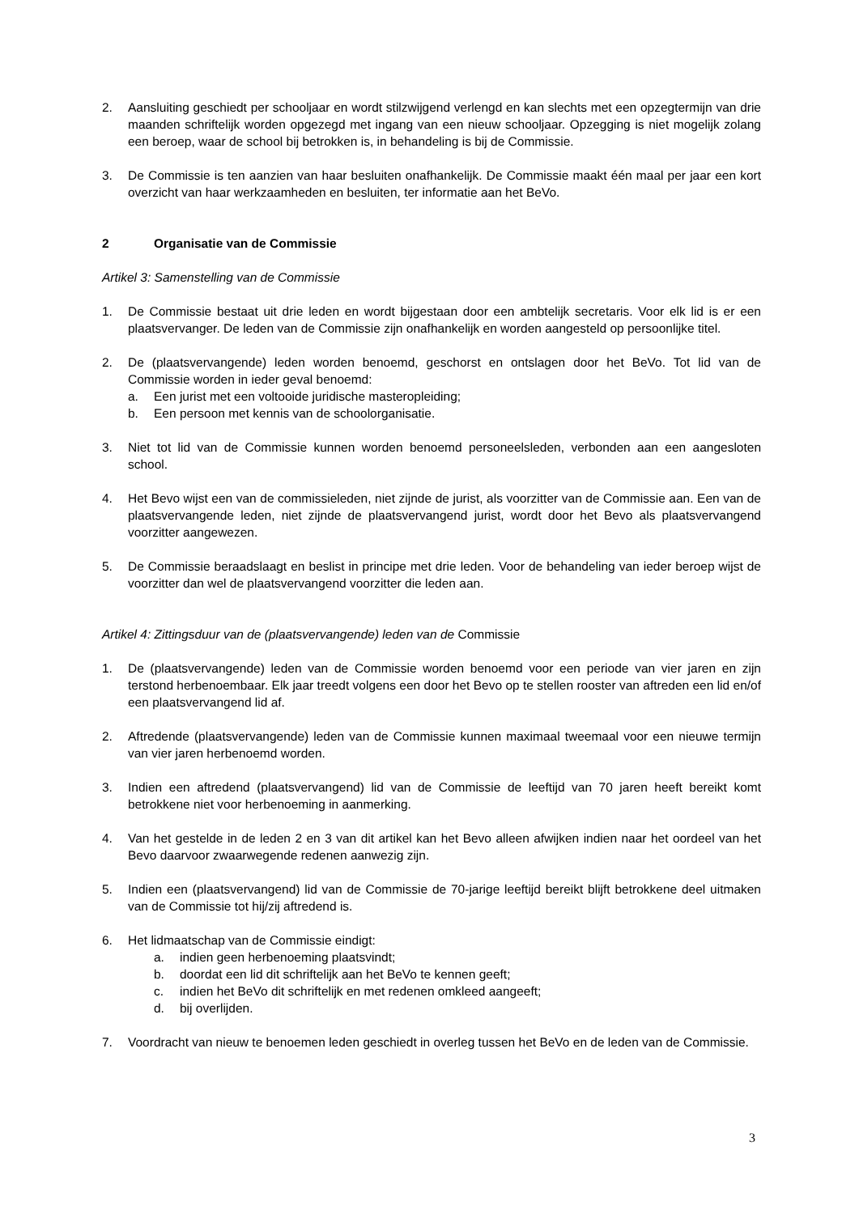2. Aansluiting geschiedt per schooljaar en wordt stilzwijgend verlengd en kan slechts met een opzegtermijn van drie maanden schriftelijk worden opgezegd met ingang van een nieuw schooljaar. Opzegging is niet mogelijk zolang een beroep, waar de school bij betrokken is, in behandeling is bij de Commissie.
3. De Commissie is ten aanzien van haar besluiten onafhankelijk. De Commissie maakt één maal per jaar een kort overzicht van haar werkzaamheden en besluiten, ter informatie aan het BeVo.
2 Organisatie van de Commissie
Artikel 3: Samenstelling van de Commissie
1. De Commissie bestaat uit drie leden en wordt bijgestaan door een ambtelijk secretaris. Voor elk lid is er een plaatsvervanger. De leden van de Commissie zijn onafhankelijk en worden aangesteld op persoonlijke titel.
2. De (plaatsvervangende) leden worden benoemd, geschorst en ontslagen door het BeVo. Tot lid van de Commissie worden in ieder geval benoemd:
a. Een jurist met een voltooide juridische masteropleiding;
b. Een persoon met kennis van de schoolorganisatie.
3. Niet tot lid van de Commissie kunnen worden benoemd personeelsleden, verbonden aan een aangesloten school.
4. Het Bevo wijst een van de commissieleden, niet zijnde de jurist, als voorzitter van de Commissie aan. Een van de plaatsvervangende leden, niet zijnde de plaatsvervangend jurist, wordt door het Bevo als plaatsvervangend voorzitter aangewezen.
5. De Commissie beraadslaagt en beslist in principe met drie leden. Voor de behandeling van ieder beroep wijst de voorzitter dan wel de plaatsvervangend voorzitter die leden aan.
Artikel 4: Zittingsduur van de (plaatsvervangende) leden van de Commissie
1. De (plaatsvervangende) leden van de Commissie worden benoemd voor een periode van vier jaren en zijn terstond herbenoembaar. Elk jaar treedt volgens een door het Bevo op te stellen rooster van aftreden een lid en/of een plaatsvervangend lid af.
2. Aftredende (plaatsvervangende) leden van de Commissie kunnen maximaal tweemaal voor een nieuwe termijn van vier jaren herbenoemd worden.
3. Indien een aftredend (plaatsvervangend) lid van de Commissie de leeftijd van 70 jaren heeft bereikt komt betrokkene niet voor herbenoeming in aanmerking.
4. Van het gestelde in de leden 2 en 3 van dit artikel kan het Bevo alleen afwijken indien naar het oordeel van het Bevo daarvoor zwaarwegende redenen aanwezig zijn.
5. Indien een (plaatsvervangend) lid van de Commissie de 70-jarige leeftijd bereikt blijft betrokkene deel uitmaken van de Commissie tot hij/zij aftredend is.
6. Het lidmaatschap van de Commissie eindigt:
a. indien geen herbenoeming plaatsvindt;
b. doordat een lid dit schriftelijk aan het BeVo te kennen geeft;
c. indien het BeVo dit schriftelijk en met redenen omkleed aangeeft;
d. bij overlijden.
7. Voordracht van nieuw te benoemen leden geschiedt in overleg tussen het BeVo en de leden van de Commissie.
3